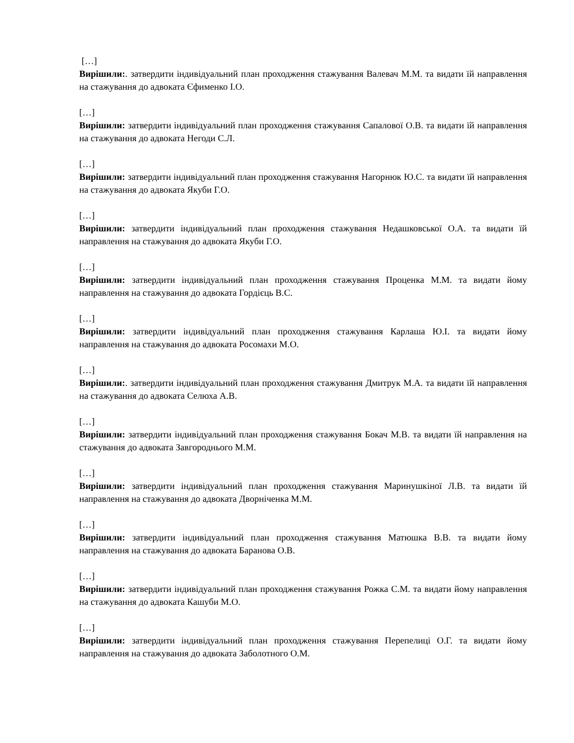[…]
Вирішили:. затвердити індивідуальний план проходження стажування Валевач М.М. та видати їй направлення на стажування до адвоката Єфименко І.О.
[…]
Вирішили: затвердити індивідуальний план проходження стажування Сапалової О.В. та видати їй направлення на стажування до адвоката Негоди С.Л.
[…]
Вирішили: затвердити індивідуальний план проходження стажування Нагорнюк Ю.С. та видати їй направлення на стажування до адвоката Якуби Г.О.
[…]
Вирішили: затвердити індивідуальний план проходження стажування Недашковської О.А. та видати їй направлення на стажування до адвоката Якуби Г.О.
[…]
Вирішили: затвердити індивідуальний план проходження стажування Проценка М.М. та видати йому направлення на стажування до адвоката Гордієць В.С.
[…]
Вирішили: затвердити індивідуальний план проходження стажування Карлаша Ю.І. та видати йому направлення на стажування до адвоката Росомахи М.О.
[…]
Вирішили:. затвердити індивідуальний план проходження стажування Дмитрук М.А. та видати їй направлення на стажування до адвоката Селюха А.В.
[…]
Вирішили: затвердити індивідуальний план проходження стажування Бокач М.В. та видати їй направлення на стажування до адвоката Завгороднього М.М.
[…]
Вирішили: затвердити індивідуальний план проходження стажування Маринушкіної Л.В. та видати їй направлення на стажування до адвоката Дворніченка М.М.
[…]
Вирішили: затвердити індивідуальний план проходження стажування Матюшка В.В. та видати йому направлення на стажування до адвоката Баранова О.В.
[…]
Вирішили: затвердити індивідуальний план проходження стажування Рожка С.М. та видати йому направлення на стажування до адвоката Кашуби М.О.
[…]
Вирішили: затвердити індивідуальний план проходження стажування Перепелиці О.Г. та видати йому направлення на стажування до адвоката Заболотного О.М.